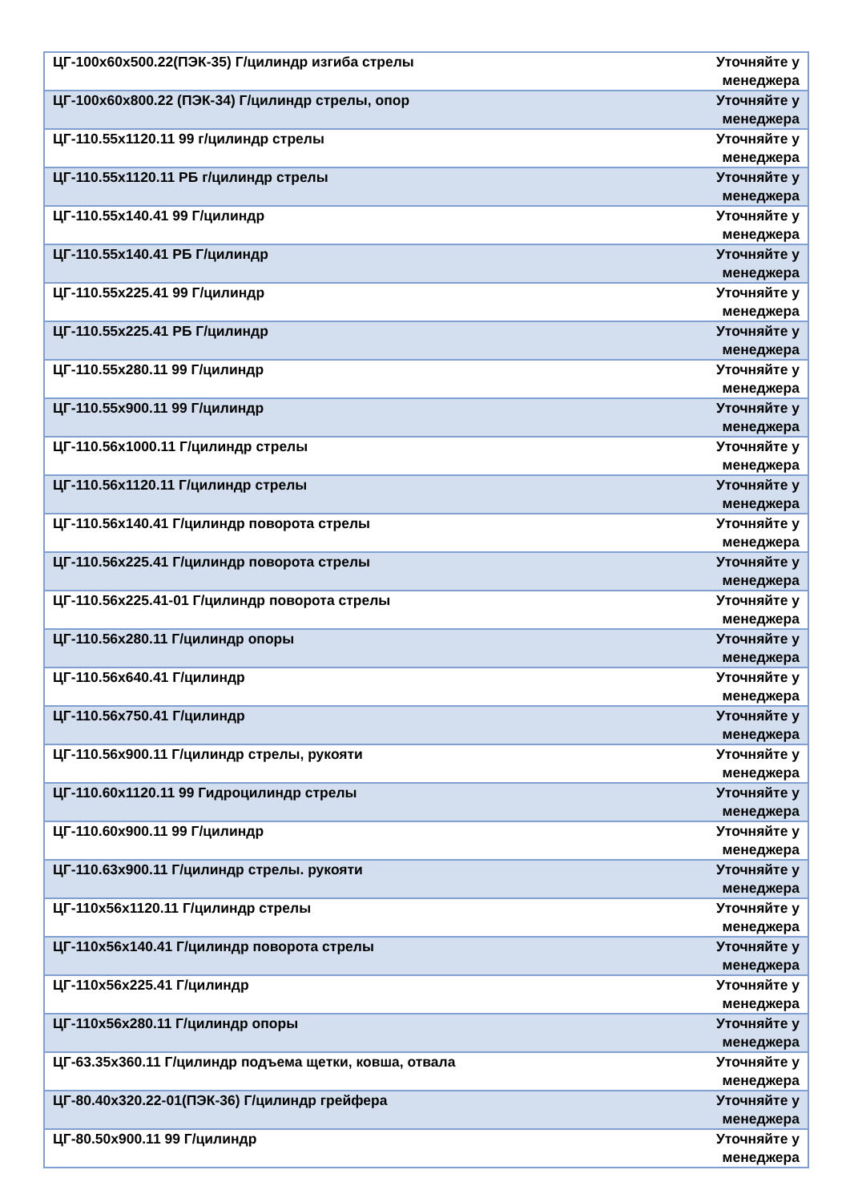| ЦГ-100х60х500.22(ПЭК-35) Г/цилиндр изгиба стрелы | Уточняйте у менеджера |
| ЦГ-100х60х800.22 (ПЭК-34) Г/цилиндр стрелы, опор | Уточняйте у менеджера |
| ЦГ-110.55х1120.11 99 г/цилиндр стрелы | Уточняйте у менеджера |
| ЦГ-110.55х1120.11 РБ г/цилиндр стрелы | Уточняйте у менеджера |
| ЦГ-110.55х140.41 99 Г/цилиндр | Уточняйте у менеджера |
| ЦГ-110.55х140.41 РБ Г/цилиндр | Уточняйте у менеджера |
| ЦГ-110.55х225.41 99 Г/цилиндр | Уточняйте у менеджера |
| ЦГ-110.55х225.41 РБ Г/цилиндр | Уточняйте у менеджера |
| ЦГ-110.55х280.11 99 Г/цилиндр | Уточняйте у менеджера |
| ЦГ-110.55х900.11 99 Г/цилиндр | Уточняйте у менеджера |
| ЦГ-110.56х1000.11 Г/цилиндр стрелы | Уточняйте у менеджера |
| ЦГ-110.56х1120.11 Г/цилиндр стрелы | Уточняйте у менеджера |
| ЦГ-110.56х140.41 Г/цилиндр поворота стрелы | Уточняйте у менеджера |
| ЦГ-110.56х225.41 Г/цилиндр поворота стрелы | Уточняйте у менеджера |
| ЦГ-110.56х225.41-01 Г/цилиндр поворота стрелы | Уточняйте у менеджера |
| ЦГ-110.56х280.11 Г/цилиндр опоры | Уточняйте у менеджера |
| ЦГ-110.56х640.41 Г/цилиндр | Уточняйте у менеджера |
| ЦГ-110.56х750.41 Г/цилиндр | Уточняйте у менеджера |
| ЦГ-110.56х900.11 Г/цилиндр стрелы, рукояти | Уточняйте у менеджера |
| ЦГ-110.60х1120.11 99 Гидроцилиндр стрелы | Уточняйте у менеджера |
| ЦГ-110.60х900.11 99 Г/цилиндр | Уточняйте у менеджера |
| ЦГ-110.63х900.11 Г/цилиндр стрелы. рукояти | Уточняйте у менеджера |
| ЦГ-110х56х1120.11 Г/цилиндр стрелы | Уточняйте у менеджера |
| ЦГ-110х56х140.41 Г/цилиндр поворота стрелы | Уточняйте у менеджера |
| ЦГ-110х56х225.41 Г/цилиндр | Уточняйте у менеджера |
| ЦГ-110х56х280.11 Г/цилиндр опоры | Уточняйте у менеджера |
| ЦГ-63.35х360.11 Г/цилиндр подъема щетки, ковша, отвала | Уточняйте у менеджера |
| ЦГ-80.40х320.22-01(ПЭК-36) Г/цилиндр грейфера | Уточняйте у менеджера |
| ЦГ-80.50х900.11 99 Г/цилиндр | Уточняйте у менеджера |